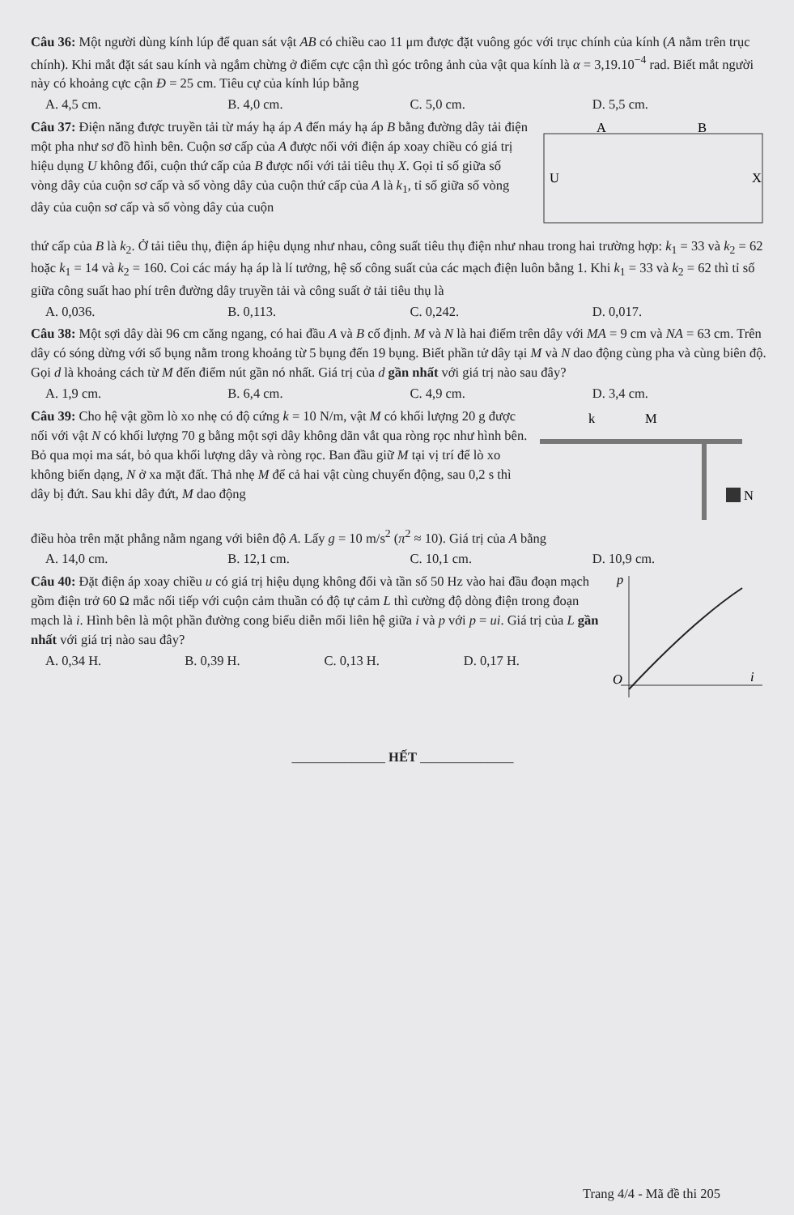Câu 36: Một người dùng kính lúp để quan sát vật AB có chiều cao 11 μm được đặt vuông góc với trục chính của kính (A nằm trên trục chính). Khi mắt đặt sát sau kính và ngắm chừng ở điểm cực cận thì góc trông ảnh của vật qua kính là α = 3,19.10<sup>−4</sup> rad. Biết mắt người này có khoảng cực cận Đ = 25 cm. Tiêu cự của kính lúp bằng
A. 4,5 cm. B. 4,0 cm. C. 5,0 cm. D. 5,5 cm.
Câu 37: Điện năng được truyền tải từ máy hạ áp A đến máy hạ áp B bằng đường dây tải điện một pha như sơ đồ hình bên. Cuộn sơ cấp của A được nối với điện áp xoay chiều có giá trị hiệu dụng U không đổi, cuộn thứ cấp của B được nối với tải tiêu thụ X. Gọi tỉ số giữa số vòng dây của cuộn sơ cấp và số vòng dây của cuộn thứ cấp của A là k<sub>1</sub>, tỉ số giữa số vòng dây của cuộn sơ cấp và số vòng dây của cuộn
U
A
B
X
thứ cấp của B là k<sub>2</sub>. Ở tải tiêu thụ, điện áp hiệu dụng như nhau, công suất tiêu thụ điện như nhau trong hai trường hợp: k<sub>1</sub> = 33 và k<sub>2</sub> = 62 hoặc k<sub>1</sub> = 14 và k<sub>2</sub> = 160. Coi các máy hạ áp là lí tưởng, hệ số công suất của các mạch điện luôn bằng 1. Khi k<sub>1</sub> = 33 và k<sub>2</sub> = 62 thì tỉ số giữa công suất hao phí trên đường dây truyền tải và công suất ở tải tiêu thụ là
A. 0,036. B. 0,113. C. 0,242. D. 0,017.
Câu 38: Một sợi dây dài 96 cm căng ngang, có hai đầu A và B cố định. M và N là hai điểm trên dây với MA = 9 cm và NA = 63 cm. Trên dây có sóng dừng với số bụng nằm trong khoảng từ 5 bụng đến 19 bụng. Biết phần tử dây tại M và N dao động cùng pha và cùng biên độ. Gọi d là khoảng cách từ M đến điểm nút gần nó nhất. Giá trị của d gần nhất với giá trị nào sau đây?
A. 1,9 cm. B. 6,4 cm. C. 4,9 cm. D. 3,4 cm.
Câu 39: Cho hệ vật gồm lò xo nhẹ có độ cứng k = 10 N/m, vật M có khối lượng 20 g được nối với vật N có khối lượng 70 g bằng một sợi dây không dãn vắt qua ròng rọc như hình bên. Bỏ qua mọi ma sát, bỏ qua khối lượng dây và ròng rọc. Ban đầu giữ M tại vị trí để lò xo không biến dạng, N ở xa mặt đất. Thả nhẹ M để cả hai vật cùng chuyển động, sau 0,2 s thì dây bị đứt. Sau khi dây đứt, M dao động
k
M
N
điều hòa trên mặt phẳng nằm ngang với biên độ A. Lấy g = 10 m/s<sup>2</sup> (π<sup>2</sup> ≈ 10). Giá trị của A bằng
A. 14,0 cm. B. 12,1 cm. C. 10,1 cm. D. 10,9 cm.
Câu 40: Đặt điện áp xoay chiều u có giá trị hiệu dụng không đổi và tần số 50 Hz vào hai đầu đoạn mạch gồm điện trở 60 Ω mắc nối tiếp với cuộn cảm thuần có độ tự cảm L thì cường độ dòng điện trong đoạn mạch là i. Hình bên là một phần đường cong biểu diễn mối liên hệ giữa i và p với p = ui. Giá trị của L gần nhất với giá trị nào sau đây?
A. 0,34 H. B. 0,39 H. C. 0,13 H. D. 0,17 H.
p
O
i
______________ HẾT ______________
Trang 4/4 - Mã đề thi 205